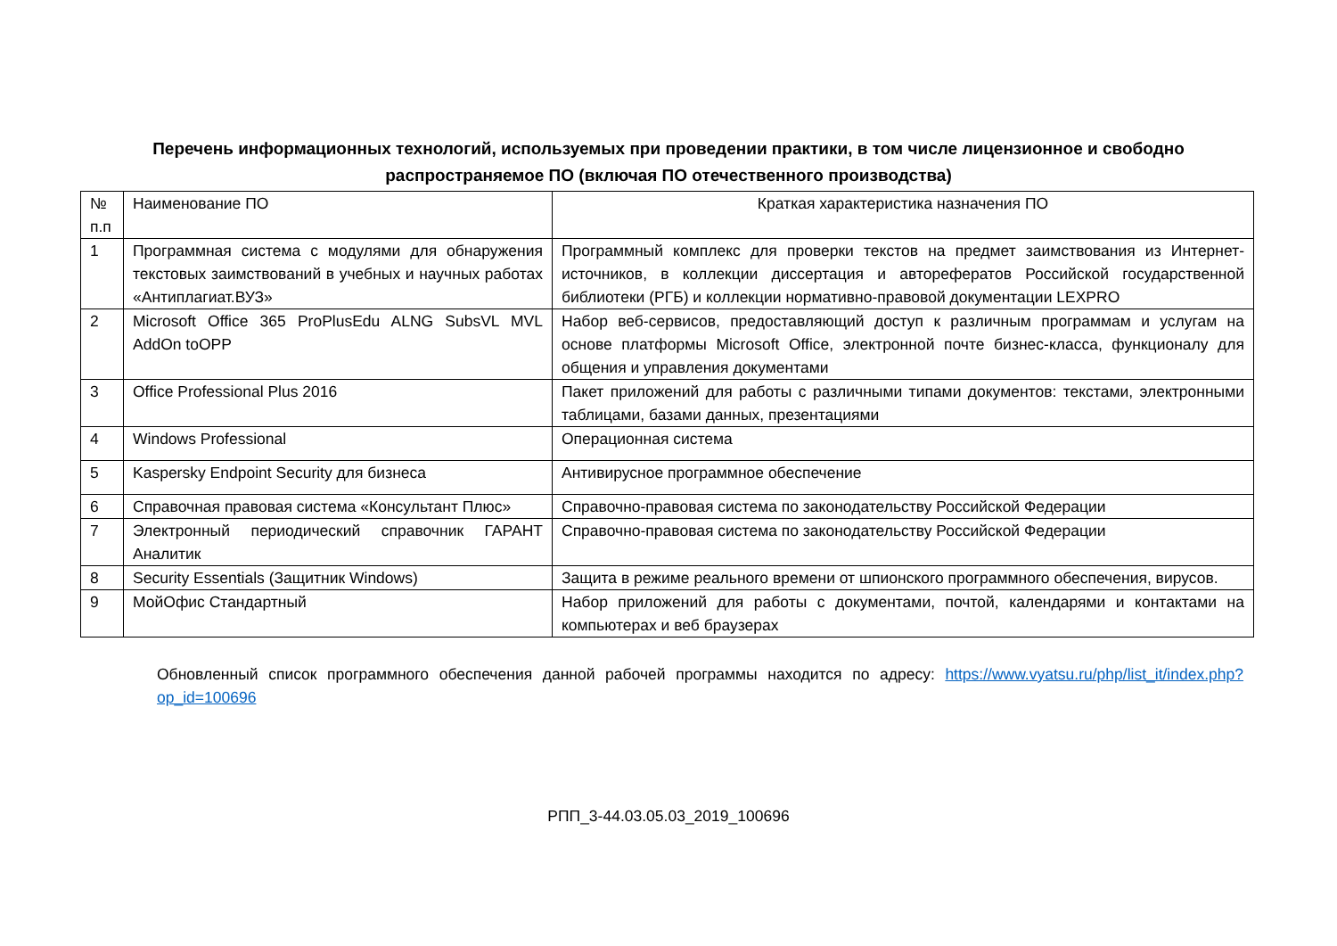Перечень информационных технологий, используемых при проведении практики, в том числе лицензионное и свободно распространяемое ПО (включая ПО отечественного производства)
| № п.п | Наименование ПО | Краткая характеристика назначения ПО |
| 1 | Программная система с модулями для обнаружения текстовых заимствований в учебных и научных работах «Антиплагиат.ВУЗ» | Программный комплекс для проверки текстов на предмет заимствования из Интернет-источников, в коллекции диссертация и авторефератов Российской государственной библиотеки (РГБ) и коллекции нормативно-правовой документации LEXPRO |
| 2 | Microsoft Office 365 ProPlusEdu ALNG SubsVL MVL AddOn toOPP | Набор веб-сервисов, предоставляющий доступ к различным программам и услугам на основе платформы Microsoft Office, электронной почте бизнес-класса, функционалу для общения и управления документами |
| 3 | Office Professional Plus 2016 | Пакет приложений для работы с различными типами документов: текстами, электронными таблицами, базами данных, презентациями |
| 4 | Windows Professional | Операционная система |
| 5 | Kaspersky Endpoint Security для бизнеса | Антивирусное программное обеспечение |
| 6 | Справочная правовая система «Консультант Плюс» | Справочно-правовая система по законодательству Российской Федерации |
| 7 | Электронный периодический справочник ГАРАНТ Аналитик | Справочно-правовая система по законодательству Российской Федерации |
| 8 | Security Essentials (Защитник Windows) | Защита в режиме реального времени от шпионского программного обеспечения, вирусов. |
| 9 | МойОфис Стандартный | Набор приложений для работы с документами, почтой, календарями и контактами на компьютерах и веб браузерах |
Обновленный список программного обеспечения данной рабочей программы находится по адресу: https://www.vyatsu.ru/php/list_it/index.php?op_id=100696
РПП_3-44.03.05.03_2019_100696